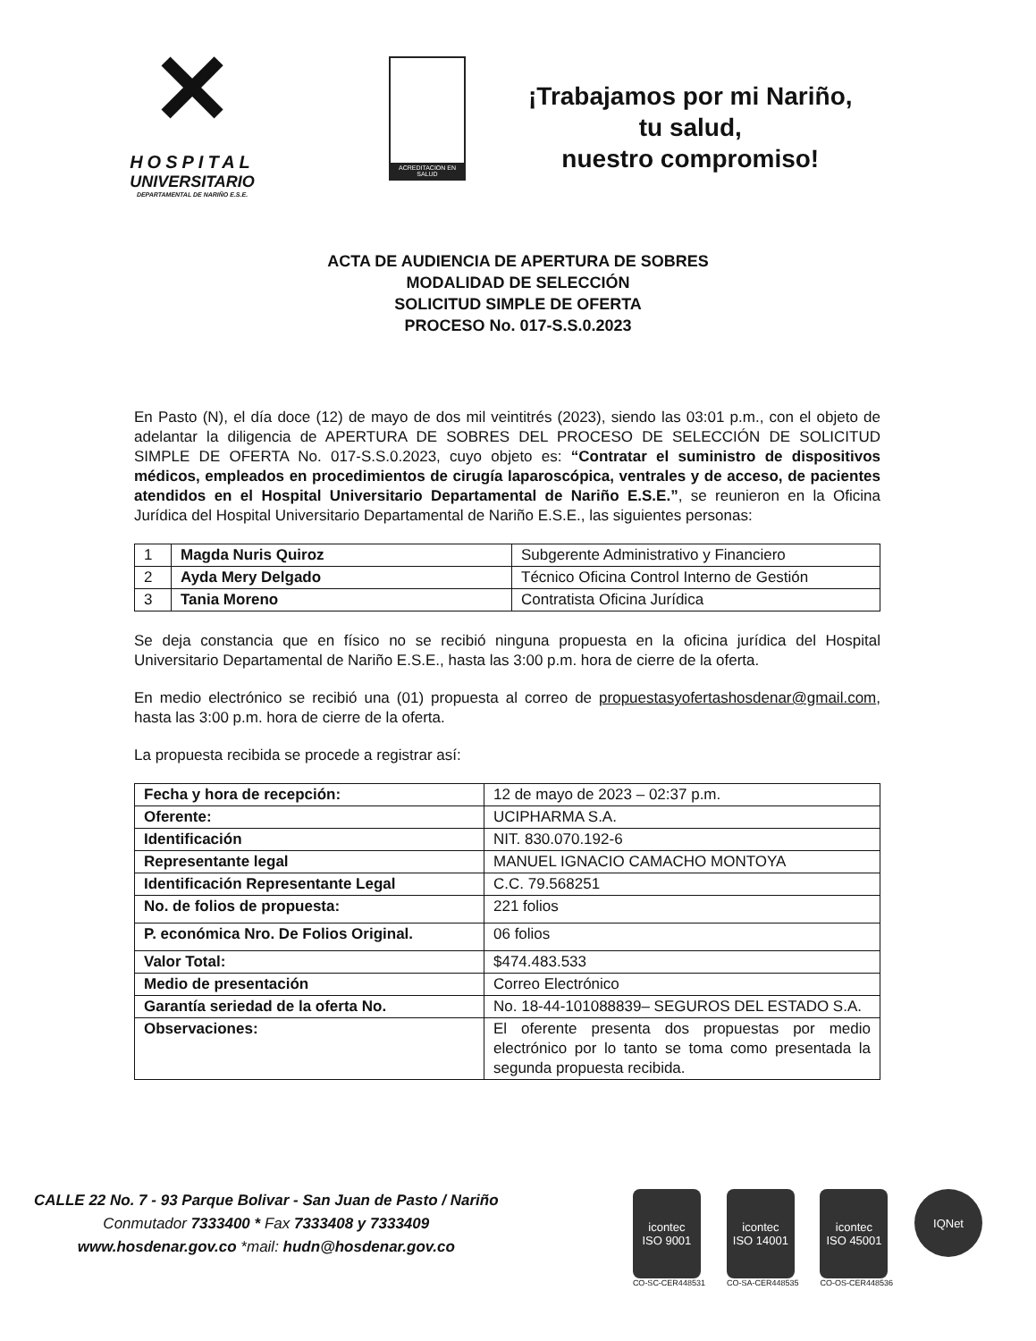✕
HOSPITAL
UNIVERSITARIO
DEPARTAMENTAL DE NARIÑO E.S.E.
ACREDITACION EN SALUD
¡Trabajamos por mi Nariño,
tu salud,
nuestro compromiso!
ACTA DE AUDIENCIA DE APERTURA DE SOBRES
MODALIDAD DE SELECCIÓN
SOLICITUD SIMPLE DE OFERTA
PROCESO No. 017-S.S.0.2023
En Pasto (N), el día doce (12) de mayo de dos mil veintitrés (2023), siendo las 03:01 p.m., con el objeto de adelantar la diligencia de APERTURA DE SOBRES DEL PROCESO DE SELECCIÓN DE SOLICITUD SIMPLE DE OFERTA No. 017-S.S.0.2023, cuyo objeto es: “Contratar el suministro de dispositivos médicos, empleados en procedimientos de cirugía laparoscópica, ventrales y de acceso, de pacientes atendidos en el Hospital Universitario Departamental de Nariño E.S.E.”, se reunieron en la Oficina Jurídica del Hospital Universitario Departamental de Nariño E.S.E., las siguientes personas:
| 1 | Magda Nuris Quiroz | Subgerente Administrativo y Financiero |
| 2 | Ayda Mery Delgado | Técnico Oficina Control Interno de Gestión |
| 3 | Tania Moreno | Contratista Oficina Jurídica |
Se deja constancia que en físico no se recibió ninguna propuesta en la oficina jurídica del Hospital Universitario Departamental de Nariño E.S.E., hasta las 3:00 p.m. hora de cierre de la oferta.
En medio electrónico se recibió una (01) propuesta al correo de propuestasyofertashosdenar@gmail.com, hasta las 3:00 p.m. hora de cierre de la oferta.
La propuesta recibida se procede a registrar así:
| Fecha y hora de recepción: | 12 de mayo de 2023 – 02:37 p.m. |
| Oferente: | UCIPHARMA S.A. |
| Identificación | NIT. 830.070.192-6 |
| Representante legal | MANUEL IGNACIO CAMACHO MONTOYA |
| Identificación Representante Legal | C.C. 79.568251 |
| No. de folios de propuesta: | 221 folios |
| P. económica Nro. De Folios Original. | 06 folios |
| Valor Total: | $474.483.533 |
| Medio de presentación | Correo Electrónico |
| Garantía seriedad de la oferta No. | No. 18-44-101088839– SEGUROS DEL ESTADO S.A. |
| Observaciones: | El oferente presenta dos propuestas por medio electrónico por lo tanto se toma como presentada la segunda propuesta recibida. |
CALLE 22 No. 7 - 93 Parque Bolivar - San Juan de Pasto / Nariño
Conmutador 7333400 * Fax 7333408 y 7333409
www.hosdenar.gov.co *mail: hudn@hosdenar.gov.co
icontec
ISO 9001
CO-SC-CER448531
icontec
ISO 14001
CO-SA-CER448535
icontec
ISO 45001
CO-OS-CER448536
IQNet